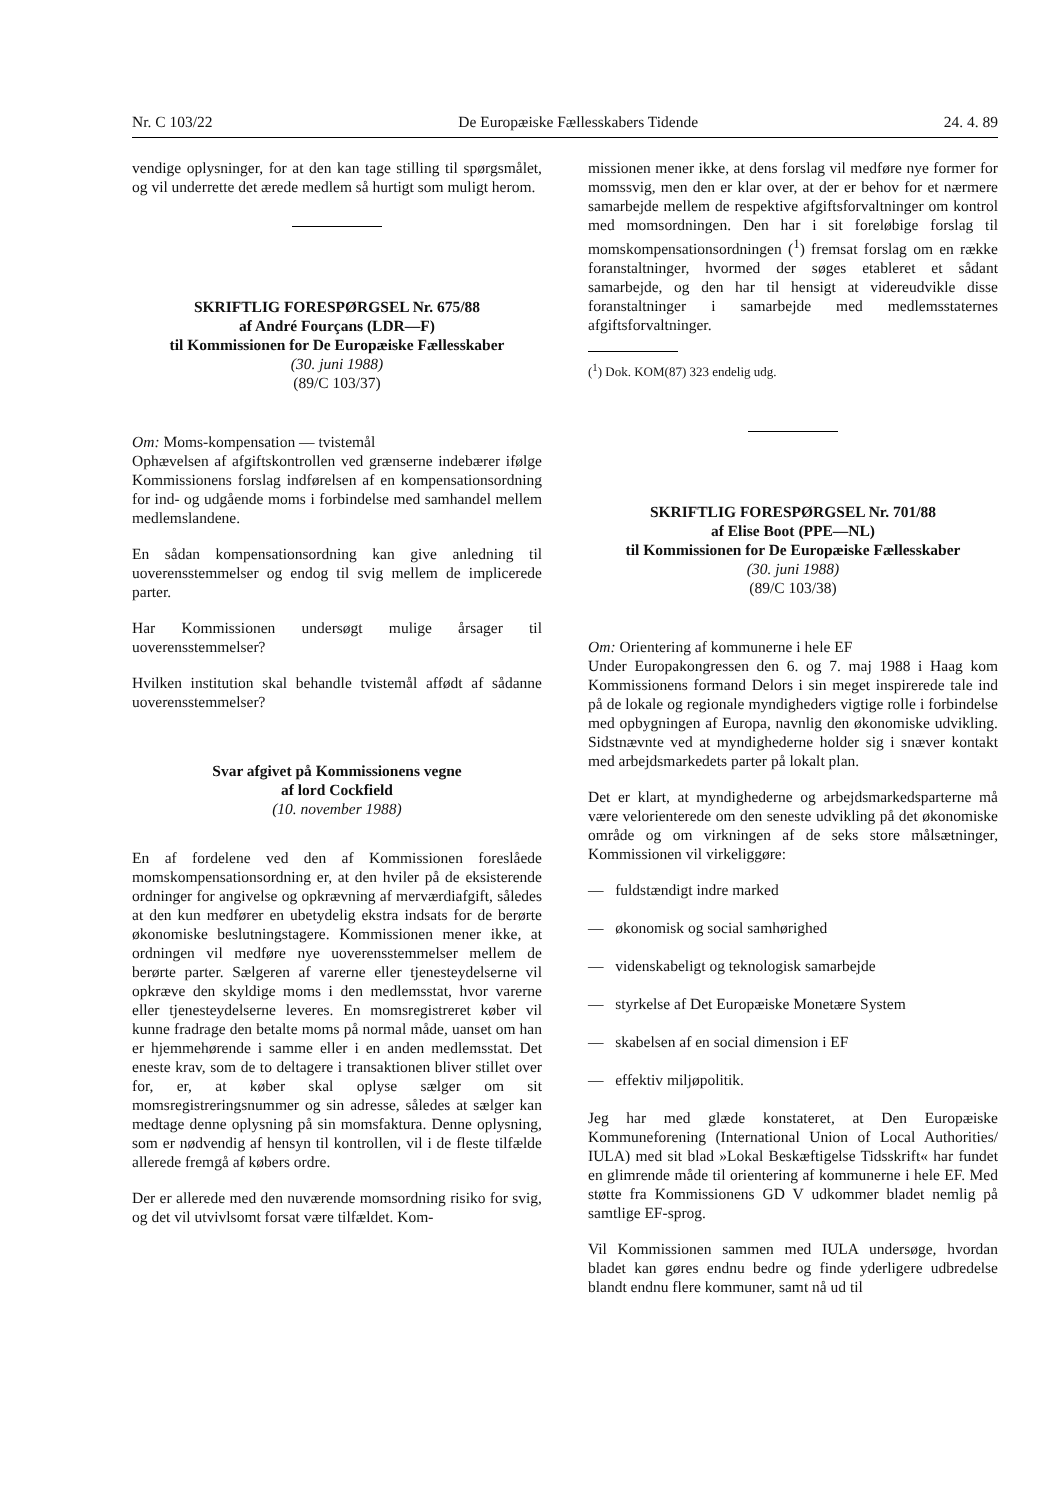Nr. C 103/22 De Europæiske Fællesskabers Tidende 24. 4. 89
vendige oplysninger, for at den kan tage stilling til spørgsmålet, og vil underrette det ærede medlem så hurtigt som muligt herom.
SKRIFTLIG FORESPØRGSEL Nr. 675/88
af André Fourçans (LDR—F)
til Kommissionen for De Europæiske Fællesskaber
(30. juni 1988)
(89/C 103/37)
Om: Moms-kompensation — tvistemål
Ophævelsen af afgiftskontrollen ved grænserne indebærer ifølge Kommissionens forslag indførelsen af en kompensationsordning for ind- og udgående moms i forbindelse med samhandel mellem medlemslandene.
En sådan kompensationsordning kan give anledning til uoverensstemmelser og endog til svig mellem de implicerede parter.
Har Kommissionen undersøgt mulige årsager til uoverensstemmelser?
Hvilken institution skal behandle tvistemål affødt af sådanne uoverensstemmelser?
Svar afgivet på Kommissionens vegne
af lord Cockfield
(10. november 1988)
En af fordelene ved den af Kommissionen foreslåede momskompensationsordning er, at den hviler på de eksisterende ordninger for angivelse og opkrævning af merværdiafgift, således at den kun medfører en ubetydelig ekstra indsats for de berørte økonomiske beslutningstagere. Kommissionen mener ikke, at ordningen vil medføre nye uoverensstemmelser mellem de berørte parter. Sælgeren af varerne eller tjenesteydelserne vil opkræve den skyldige moms i den medlemsstat, hvor varerne eller tjenesteydelserne leveres. En momsregistreret køber vil kunne fradrage den betalte moms på normal måde, uanset om han er hjemmehørende i samme eller i en anden medlemsstat. Det eneste krav, som de to deltagere i transaktionen bliver stillet over for, er, at køber skal oplyse sælger om sit momsregistreringsnummer og sin adresse, således at sælger kan medtage denne oplysning på sin momsfaktura. Denne oplysning, som er nødvendig af hensyn til kontrollen, vil i de fleste tilfælde allerede fremgå af købers ordre.
Der er allerede med den nuværende momsordning risiko for svig, og det vil utvivlsomt forsat være tilfældet. Kom-
missionen mener ikke, at dens forslag vil medføre nye former for momssvig, men den er klar over, at der er behov for et nærmere samarbejde mellem de respektive afgiftsforvaltninger om kontrol med momsordningen. Den har i sit foreløbige forslag til momskompensationsordningen (<sup>1</sup>) fremsat forslag om en række foranstaltninger, hvormed der søges etableret et sådant samarbejde, og den har til hensigt at videreudvikle disse foranstaltninger i samarbejde med medlemsstaternes afgiftsforvaltninger.
(<sup>1</sup>) Dok. KOM(87) 323 endelig udg.
SKRIFTLIG FORESPØRGSEL Nr. 701/88
af Elise Boot (PPE—NL)
til Kommissionen for De Europæiske Fællesskaber
(30. juni 1988)
(89/C 103/38)
Om: Orientering af kommunerne i hele EF
Under Europakongressen den 6. og 7. maj 1988 i Haag kom Kommissionens formand Delors i sin meget inspirerede tale ind på de lokale og regionale myndigheders vigtige rolle i forbindelse med opbygningen af Europa, navnlig den økonomiske udvikling. Sidstnævnte ved at myndighederne holder sig i snæver kontakt med arbejdsmarkedets parter på lokalt plan.
Det er klart, at myndighederne og arbejdsmarkedsparterne må være velorienterede om den seneste udvikling på det økonomiske område og om virkningen af de seks store målsætninger, Kommissionen vil virkeliggøre:
— fuldstændigt indre marked
— økonomisk og social samhørighed
— videnskabeligt og teknologisk samarbejde
— styrkelse af Det Europæiske Monetære System
— skabelsen af en social dimension i EF
— effektiv miljøpolitik.
Jeg har med glæde konstateret, at Den Europæiske Kommuneforening (International Union of Local Authorities/ IULA) med sit blad »Lokal Beskæftigelse Tidsskrift« har fundet en glimrende måde til orientering af kommunerne i hele EF. Med støtte fra Kommissionens GD V udkommer bladet nemlig på samtlige EF-sprog.
Vil Kommissionen sammen med IULA undersøge, hvordan bladet kan gøres endnu bedre og finde yderligere udbredelse blandt endnu flere kommuner, samt nå ud til